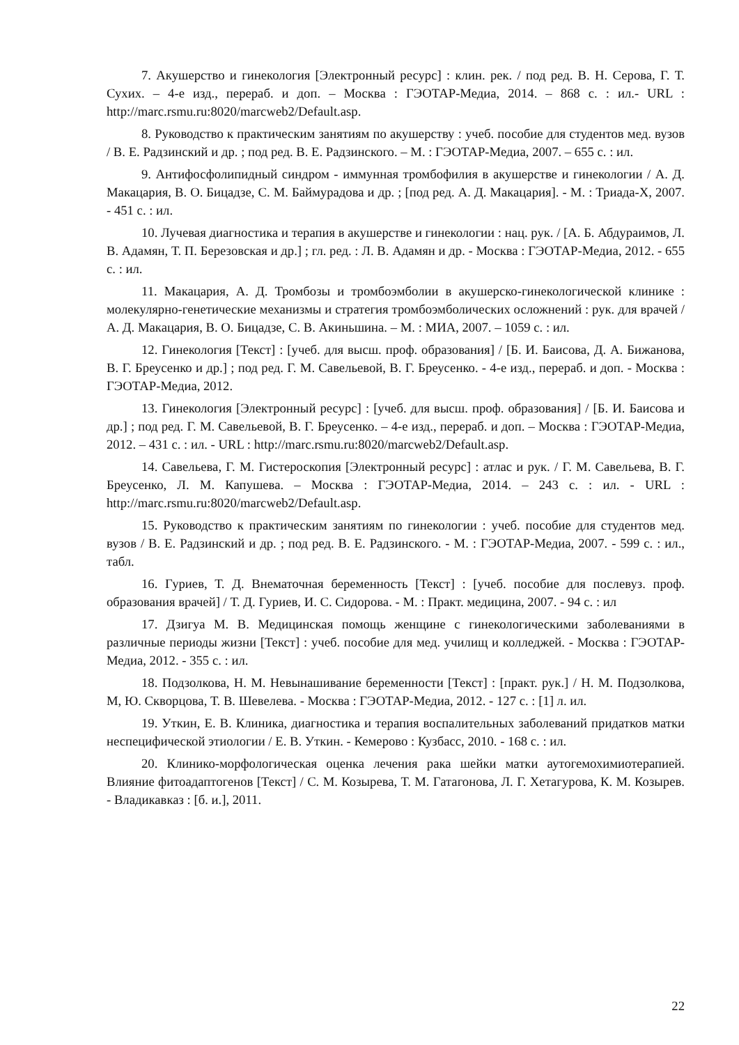7. Акушерство и гинекология [Электронный ресурс] : клин. рек. / под ред. В. Н. Серова, Г. Т. Сухих. – 4-е изд., перераб. и доп. – Москва : ГЭОТАР-Медиа, 2014. – 868 с. : ил.- URL : http://marc.rsmu.ru:8020/marcweb2/Default.asp.
8. Руководство к практическим занятиям по акушерству : учеб. пособие для студентов мед. вузов / В. Е. Радзинский и др. ; под ред. В. Е. Радзинского. – М. : ГЭОТАР-Медиа, 2007. – 655 с. : ил.
9. Антифосфолипидный синдром - иммунная тромбофилия в акушерстве и гинекологии / А. Д. Макацария, В. О. Бицадзе, С. М. Баймурадова и др. ; [под ред. А. Д. Макацария]. - М. : Триада-Х, 2007. - 451 с. : ил.
10. Лучевая диагностика и терапия в акушерстве и гинекологии : нац. рук. / [А. Б. Абдураимов, Л. В. Адамян, Т. П. Березовская и др.] ; гл. ред. : Л. В. Адамян и др. - Москва : ГЭОТАР-Медиа, 2012. - 655 с. : ил.
11. Макацария, А. Д. Тромбозы и тромбоэмболии в акушерско-гинекологической клинике : молекулярно-генетические механизмы и стратегия тромбоэмболических осложнений : рук. для врачей / А. Д. Макацария, В. О. Бицадзе, С. В. Акиньшина. – М. : МИА, 2007. – 1059 с. : ил.
12. Гинекология [Текст] : [учеб. для высш. проф. образования] / [Б. И. Баисова, Д. А. Бижанова, В. Г. Бреусенко и др.] ; под ред. Г. М. Савельевой, В. Г. Бреусенко. - 4-е изд., перераб. и доп. - Москва : ГЭОТАР-Медиа, 2012.
13. Гинекология [Электронный ресурс] : [учеб. для высш. проф. образования] / [Б. И. Баисова и др.] ; под ред. Г. М. Савельевой, В. Г. Бреусенко. – 4-е изд., перераб. и доп. – Москва : ГЭОТАР-Медиа, 2012. – 431 с. : ил. - URL : http://marc.rsmu.ru:8020/marcweb2/Default.asp.
14. Савельева, Г. М. Гистероскопия [Электронный ресурс] : атлас и рук. / Г. М. Савельева, В. Г. Бреусенко, Л. М. Капушева. – Москва : ГЭОТАР-Медиа, 2014. – 243 с. : ил. - URL : http://marc.rsmu.ru:8020/marcweb2/Default.asp.
15. Руководство к практическим занятиям по гинекологии : учеб. пособие для студентов мед. вузов / В. Е. Радзинский и др. ; под ред. В. Е. Радзинского. - М. : ГЭОТАР-Медиа, 2007. - 599 с. : ил., табл.
16. Гуриев, Т. Д. Внематочная беременность [Текст] : [учеб. пособие для послевуз. проф. образования врачей] / Т. Д. Гуриев, И. С. Сидорова. - М. : Практ. медицина, 2007. - 94 с. : ил
17. Дзигуа М. В. Медицинская помощь женщине с гинекологическими заболеваниями в различные периоды жизни [Текст] : учеб. пособие для мед. училищ и колледжей. - Москва : ГЭОТАР-Медиа, 2012. - 355 с. : ил.
18. Подзолкова, Н. М. Невынашивание беременности [Текст] : [практ. рук.] / Н. М. Подзолкова, М, Ю. Скворцова, Т. В. Шевелева. - Москва : ГЭОТАР-Медиа, 2012. - 127 с. : [1] л. ил.
19. Уткин, Е. В. Клиника, диагностика и терапия воспалительных заболеваний придатков матки неспецифической этиологии / Е. В. Уткин. - Кемерово : Кузбасс, 2010. - 168 с. : ил.
20. Клинико-морфологическая оценка лечения рака шейки матки аутогемохимиотерапией. Влияние фитоадаптогенов [Текст] / С. М. Козырева, Т. М. Гатагонова, Л. Г. Хетагурова, К. М. Козырев. - Владикавказ : [б. и.], 2011.
22